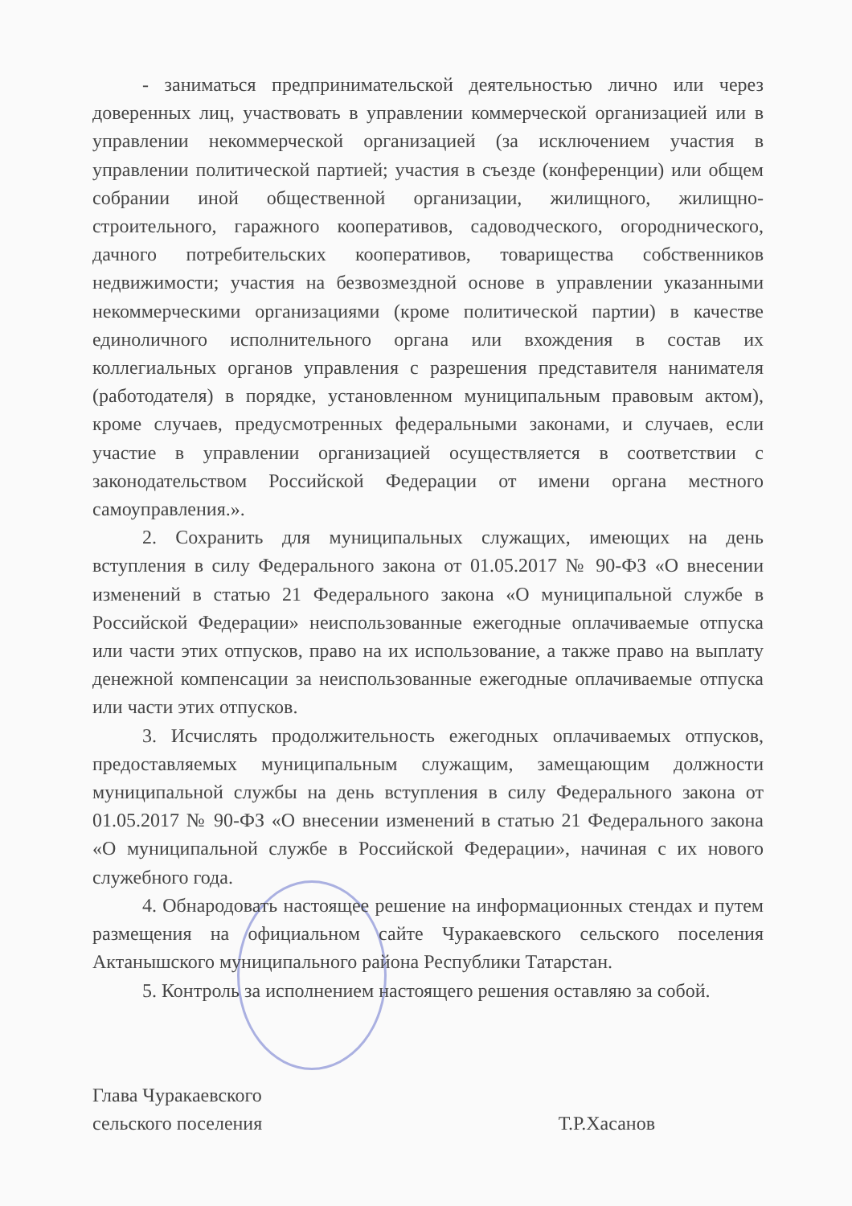- заниматься предпринимательской деятельностью лично или через доверенных лиц, участвовать в управлении коммерческой организацией или в управлении некоммерческой организацией (за исключением участия в управлении политической партией; участия в съезде (конференции) или общем собрании иной общественной организации, жилищного, жилищно-строительного, гаражного кооперативов, садоводческого, огороднического, дачного потребительских кооперативов, товарищества собственников недвижимости; участия на безвозмездной основе в управлении указанными некоммерческими организациями (кроме политической партии) в качестве единоличного исполнительного органа или вхождения в состав их коллегиальных органов управления с разрешения представителя нанимателя (работодателя) в порядке, установленном муниципальным правовым актом), кроме случаев, предусмотренных федеральными законами, и случаев, если участие в управлении организацией осуществляется в соответствии с законодательством Российской Федерации от имени органа местного самоуправления.».
2. Сохранить для муниципальных служащих, имеющих на день вступления в силу Федерального закона от 01.05.2017 № 90-ФЗ «О внесении изменений в статью 21 Федерального закона «О муниципальной службе в Российской Федерации» неиспользованные ежегодные оплачиваемые отпуска или части этих отпусков, право на их использование, а также право на выплату денежной компенсации за неиспользованные ежегодные оплачиваемые отпуска или части этих отпусков.
3. Исчислять продолжительность ежегодных оплачиваемых отпусков, предоставляемых муниципальным служащим, замещающим должности муниципальной службы на день вступления в силу Федерального закона от 01.05.2017 № 90-ФЗ «О внесении изменений в статью 21 Федерального закона «О муниципальной службе в Российской Федерации», начиная с их нового служебного года.
4. Обнародовать настоящее решение на информационных стендах и путем размещения на официальном сайте Чуракаевского сельского поселения Актанышского муниципального района Республики Татарстан.
5. Контроль за исполнением настоящего решения оставляю за собой.
Глава Чуракаевского
сельского поселения
Т.Р.Хасанов